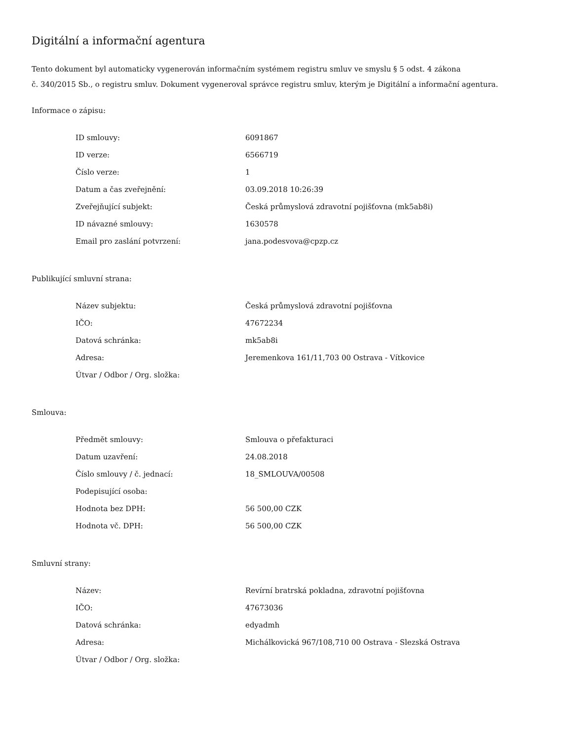Digitální a informační agentura
Tento dokument byl automaticky vygenerován informačním systémem registru smluv ve smyslu § 5 odst. 4 zákona
č. 340/2015 Sb., o registru smluv. Dokument vygeneroval správce registru smluv, kterým je Digitální a informační agentura.
Informace o zápisu:
| ID smlouvy: | 6091867 |
| ID verze: | 6566719 |
| Číslo verze: | 1 |
| Datum a čas zveřejnění: | 03.09.2018 10:26:39 |
| Zveřejňující subjekt: | Česká průmyslová zdravotní pojišťovna (mk5ab8i) |
| ID návazné smlouvy: | 1630578 |
| Email pro zaslání potvrzení: | jana.podesvova@cpzp.cz |
Publikující smluvní strana:
| Název subjektu: | Česká průmyslová zdravotní pojišťovna |
| IČO: | 47672234 |
| Datová schránka: | mk5ab8i |
| Adresa: | Jeremenkova 161/11,703 00 Ostrava - Vítkovice |
| Útvar / Odbor / Org. složka: | |
Smlouva:
| Předmět smlouvy: | Smlouva o přefakturaci |
| Datum uzavření: | 24.08.2018 |
| Číslo smlouvy / č. jednací: | 18_SMLOUVA/00508 |
| Podepisující osoba: | |
| Hodnota bez DPH: | 56 500,00 CZK |
| Hodnota vč. DPH: | 56 500,00 CZK |
Smluvní strany:
| Název: | Revírní bratrská pokladna, zdravotní pojišťovna |
| IČO: | 47673036 |
| Datová schránka: | edyadmh |
| Adresa: | Michálkovická 967/108,710 00 Ostrava - Slezská Ostrava |
| Útvar / Odbor / Org. složka: | |